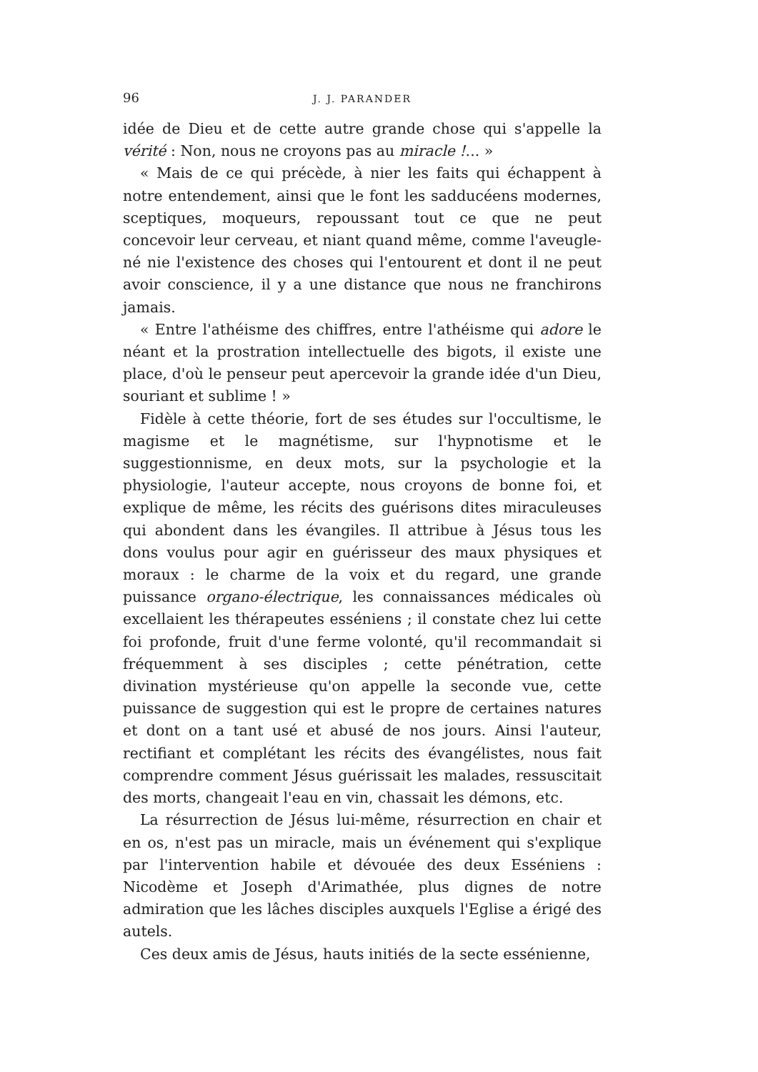96 J. J. PARANDER
idée de Dieu et de cette autre grande chose qui s'appelle la vérité : Non, nous ne croyons pas au miracle !... »
« Mais de ce qui précède, à nier les faits qui échappent à notre entendement, ainsi que le font les sadducéens modernes, sceptiques, moqueurs, repoussant tout ce que ne peut concevoir leur cerveau, et niant quand même, comme l'aveugle-né nie l'existence des choses qui l'entourent et dont il ne peut avoir conscience, il y a une distance que nous ne franchirons jamais.
« Entre l'athéisme des chiffres, entre l'athéisme qui adore le néant et la prostration intellectuelle des bigots, il existe une place, d'où le penseur peut apercevoir la grande idée d'un Dieu, souriant et sublime ! »
Fidèle à cette théorie, fort de ses études sur l'occultisme, le magisme et le magnétisme, sur l'hypnotisme et le suggestionnisme, en deux mots, sur la psychologie et la physiologie, l'auteur accepte, nous croyons de bonne foi, et explique de même, les récits des guérisons dites miraculeuses qui abondent dans les évangiles. Il attribue à Jésus tous les dons voulus pour agir en guérisseur des maux physiques et moraux : le charme de la voix et du regard, une grande puissance organo-électrique, les connaissances médicales où excellaient les thérapeutes esséniens ; il constate chez lui cette foi profonde, fruit d'une ferme volonté, qu'il recommandait si fréquemment à ses disciples ; cette pénétration, cette divination mystérieuse qu'on appelle la seconde vue, cette puissance de suggestion qui est le propre de certaines natures et dont on a tant usé et abusé de nos jours. Ainsi l'auteur, rectifiant et complétant les récits des évangélistes, nous fait comprendre comment Jésus guérissait les malades, ressuscitait des morts, changeait l'eau en vin, chassait les démons, etc.
La résurrection de Jésus lui-même, résurrection en chair et en os, n'est pas un miracle, mais un événement qui s'explique par l'intervention habile et dévouée des deux Esséniens : Nicodème et Joseph d'Arimathée, plus dignes de notre admiration que les lâches disciples auxquels l'Eglise a érigé des autels.
Ces deux amis de Jésus, hauts initiés de la secte essénienne,